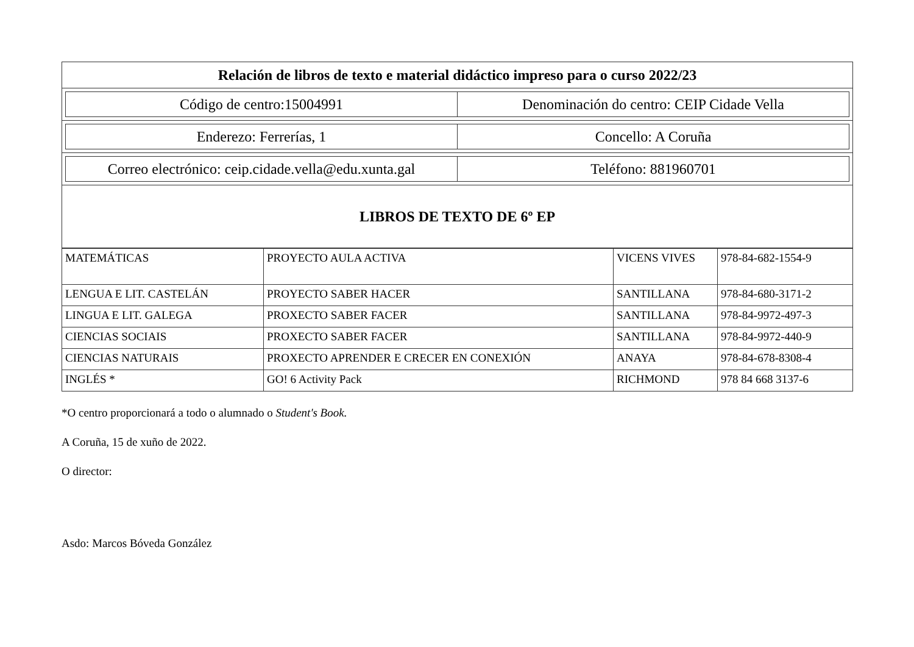| Relación de libros de texto e material didáctico impreso para o curso 2022/23 |
| --- |
| / Código de centro:15004991 / Denominación do centro: CEIP Cidade Vella / |
| / Enderezo: Ferrerías, 1 / Concello: A Coruña / |
| / Correo electrónico: ceip.cidade.vella@edu.xunta.gal / Teléfono: 881960701 / |
| LIBROS DE TEXTO DE 6º EP |
| MATEMÁTICAS | PROYECTO AULA ACTIVA | VICENS VIVES | 978-84-682-1554-9 |
| LENGUA E LIT. CASTELÁN | PROYECTO SABER HACER | SANTILLANA | 978-84-680-3171-2 |
| LINGUA E LIT. GALEGA | PROXECTO SABER FACER | SANTILLANA | 978-84-9972-497-3 |
| CIENCIAS SOCIAIS | PROXECTO SABER FACER | SANTILLANA | 978-84-9972-440-9 |
| CIENCIAS NATURAIS | PROXECTO APRENDER E CRECER EN CONEXIÓN | ANAYA | 978-84-678-8308-4 |
| INGLÉS * | GO! 6 Activity Pack | RICHMOND | 978 84 668 3137-6 |
*O centro proporcionará a todo o alumnado o Student's Book.
A Coruña, 15 de xuño de 2022.
O director:
Asdo: Marcos Bóveda González